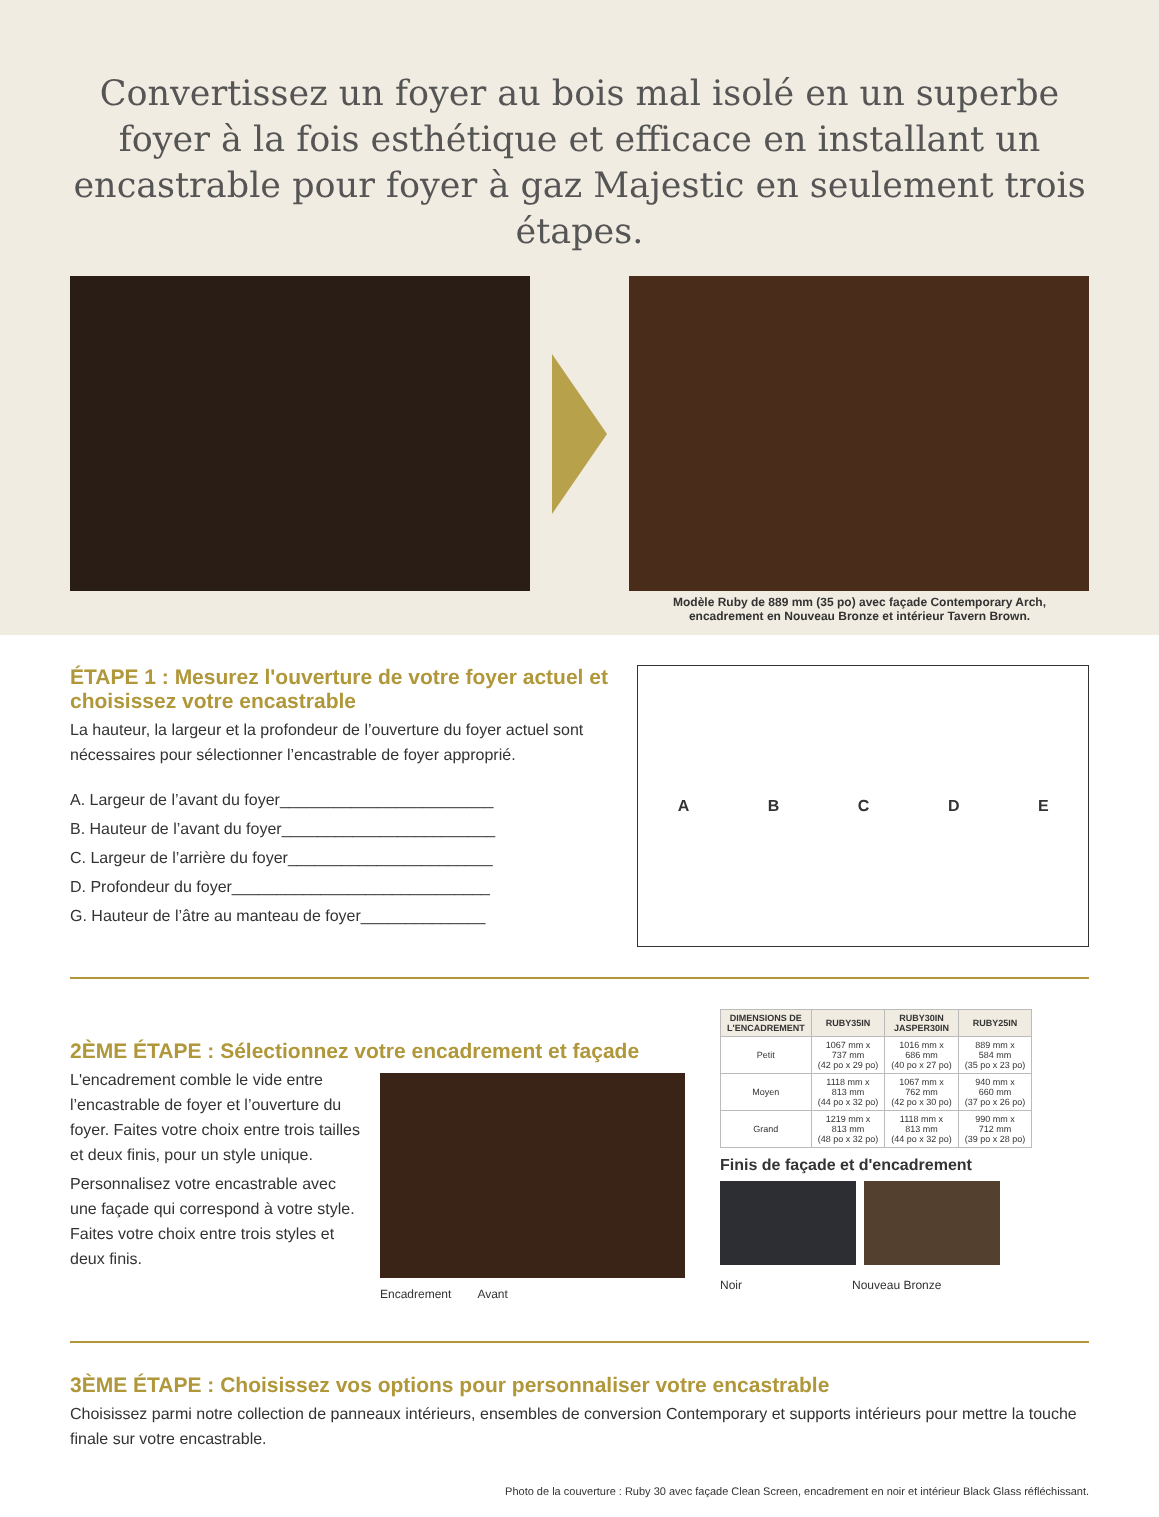Convertissez un foyer au bois mal isolé en un superbe foyer à la fois esthétique et efficace en installant un encastrable pour foyer à gaz Majestic en seulement trois étapes.
Modèle Ruby de 889 mm (35 po) avec façade Contemporary Arch,
encadrement en Nouveau Bronze et intérieur Tavern Brown.
ÉTAPE 1 : Mesurez l'ouverture de votre foyer actuel et choisissez votre encastrable
La hauteur, la largeur et la profondeur de l’ouverture du foyer actuel sont nécessaires pour sélectionner l’encastrable de foyer approprié.
A. Largeur de l’avant du foyer________________________
B. Hauteur de l’avant du foyer________________________
C. Largeur de l’arrière du foyer_______________________
D. Profondeur du foyer_____________________________
G. Hauteur de l’âtre au manteau de foyer______________
A B C D E
2ÈME ÉTAPE : Sélectionnez votre encadrement et façade
L'encadrement comble le vide entre l’encastrable de foyer et l’ouverture du foyer. Faites votre choix entre trois tailles et deux finis, pour un style unique.
Personnalisez votre encastrable avec une façade qui correspond à votre style. Faites votre choix entre trois styles et deux finis.
Encadrement Avant
| DIMENSIONS DE L'ENCADREMENT | RUBY35IN | RUBY30IN JASPER30IN | RUBY25IN |
| --- | --- | --- | --- |
| Petit | 1067 mm x 737 mm (42 po x 29 po) | 1016 mm x 686 mm (40 po x 27 po) | 889 mm x 584 mm (35 po x 23 po) |
| Moyen | 1118 mm x 813 mm (44 po x 32 po) | 1067 mm x 762 mm (42 po x 30 po) | 940 mm x 660 mm (37 po x 26 po) |
| Grand | 1219 mm x 813 mm (48 po x 32 po) | 1118 mm x 813 mm (44 po x 32 po) | 990 mm x 712 mm (39 po x 28 po) |
Finis de façade et d'encadrement
Noir Nouveau Bronze
3ÈME ÉTAPE : Choisissez vos options pour personnaliser votre encastrable
Choisissez parmi notre collection de panneaux intérieurs, ensembles de conversion Contemporary et supports intérieurs pour mettre la touche finale sur votre encastrable.
Photo de la couverture : Ruby 30 avec façade Clean Screen, encadrement en noir et intérieur Black Glass réfléchissant.